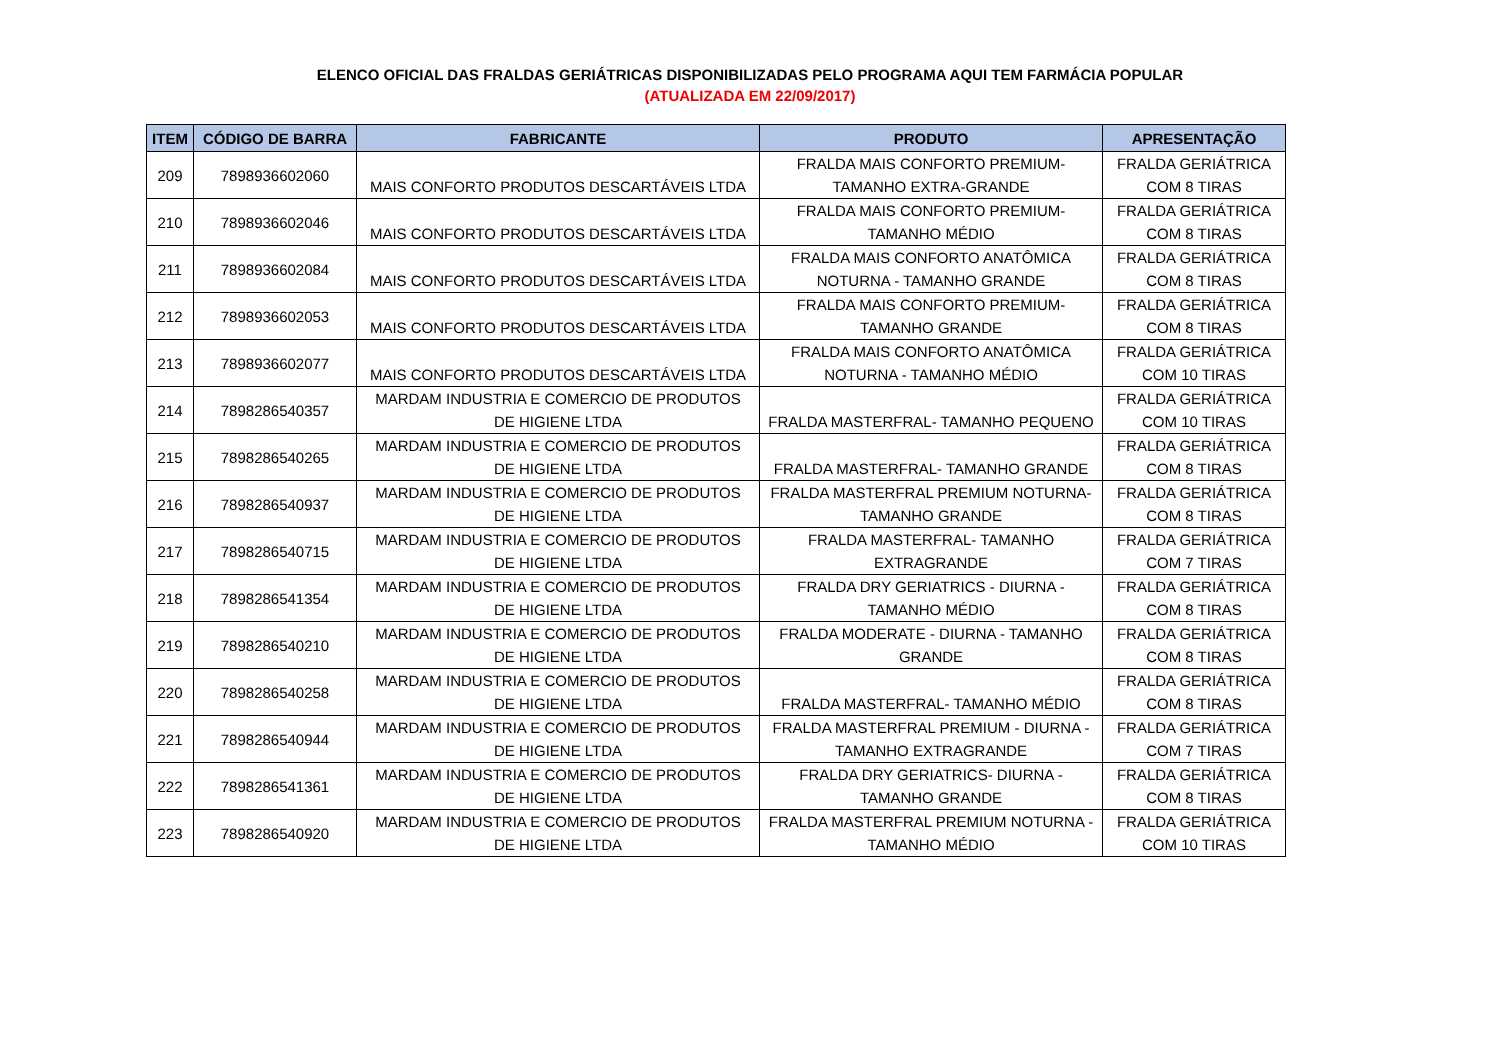ELENCO OFICIAL DAS FRALDAS GERIÁTRICAS DISPONIBILIZADAS PELO PROGRAMA AQUI TEM FARMÁCIA POPULAR
(ATUALIZADA EM 22/09/2017)
| ITEM | CÓDIGO DE BARRA | FABRICANTE | PRODUTO | APRESENTAÇÃO |
| --- | --- | --- | --- | --- |
| 209 | 7898936602060 | | FRALDA MAIS CONFORTO PREMIUM- | FRALDA GERIÁTRICA |
| | | MAIS CONFORTO PRODUTOS DESCARTÁVEIS LTDA | TAMANHO EXTRA-GRANDE | COM 8 TIRAS |
| 210 | 7898936602046 | | FRALDA MAIS CONFORTO PREMIUM- | FRALDA GERIÁTRICA |
| | | MAIS CONFORTO PRODUTOS DESCARTÁVEIS LTDA | TAMANHO MÉDIO | COM 8 TIRAS |
| 211 | 7898936602084 | | FRALDA MAIS CONFORTO ANATÔMICA | FRALDA GERIÁTRICA |
| | | MAIS CONFORTO PRODUTOS DESCARTÁVEIS LTDA | NOTURNA - TAMANHO GRANDE | COM 8 TIRAS |
| 212 | 7898936602053 | | FRALDA MAIS CONFORTO PREMIUM- | FRALDA GERIÁTRICA |
| | | MAIS CONFORTO PRODUTOS DESCARTÁVEIS LTDA | TAMANHO GRANDE | COM 8 TIRAS |
| 213 | 7898936602077 | | FRALDA MAIS CONFORTO ANATÔMICA | FRALDA GERIÁTRICA |
| | | MAIS CONFORTO PRODUTOS DESCARTÁVEIS LTDA | NOTURNA - TAMANHO MÉDIO | COM 10 TIRAS |
| 214 | 7898286540357 | MARDAM INDUSTRIA E COMERCIO DE PRODUTOS | | FRALDA GERIÁTRICA |
| | | DE HIGIENE LTDA | FRALDA MASTERFRAL- TAMANHO PEQUENO | COM 10 TIRAS |
| 215 | 7898286540265 | MARDAM INDUSTRIA E COMERCIO DE PRODUTOS | | FRALDA GERIÁTRICA |
| | | DE HIGIENE LTDA | FRALDA MASTERFRAL- TAMANHO GRANDE | COM 8 TIRAS |
| 216 | 7898286540937 | MARDAM INDUSTRIA E COMERCIO DE PRODUTOS | FRALDA MASTERFRAL PREMIUM NOTURNA- | FRALDA GERIÁTRICA |
| | | DE HIGIENE LTDA | TAMANHO GRANDE | COM 8 TIRAS |
| 217 | 7898286540715 | MARDAM INDUSTRIA E COMERCIO DE PRODUTOS | FRALDA MASTERFRAL- TAMANHO | FRALDA GERIÁTRICA |
| | | DE HIGIENE LTDA | EXTRAGRANDE | COM 7 TIRAS |
| 218 | 7898286541354 | MARDAM INDUSTRIA E COMERCIO DE PRODUTOS | FRALDA DRY GERIATRICS - DIURNA - | FRALDA GERIÁTRICA |
| | | DE HIGIENE LTDA | TAMANHO MÉDIO | COM 8 TIRAS |
| 219 | 7898286540210 | MARDAM INDUSTRIA E COMERCIO DE PRODUTOS | FRALDA MODERATE - DIURNA - TAMANHO | FRALDA GERIÁTRICA |
| | | DE HIGIENE LTDA | GRANDE | COM 8 TIRAS |
| 220 | 7898286540258 | MARDAM INDUSTRIA E COMERCIO DE PRODUTOS | | FRALDA GERIÁTRICA |
| | | DE HIGIENE LTDA | FRALDA MASTERFRAL- TAMANHO MÉDIO | COM 8 TIRAS |
| 221 | 7898286540944 | MARDAM INDUSTRIA E COMERCIO DE PRODUTOS | FRALDA MASTERFRAL PREMIUM - DIURNA - | FRALDA GERIÁTRICA |
| | | DE HIGIENE LTDA | TAMANHO EXTRAGRANDE | COM 7 TIRAS |
| 222 | 7898286541361 | MARDAM INDUSTRIA E COMERCIO DE PRODUTOS | FRALDA DRY GERIATRICS- DIURNA - | FRALDA GERIÁTRICA |
| | | DE HIGIENE LTDA | TAMANHO GRANDE | COM 8 TIRAS |
| 223 | 7898286540920 | MARDAM INDUSTRIA E COMERCIO DE PRODUTOS | FRALDA MASTERFRAL PREMIUM NOTURNA - | FRALDA GERIÁTRICA |
| | | DE HIGIENE LTDA | TAMANHO MÉDIO | COM 10 TIRAS |